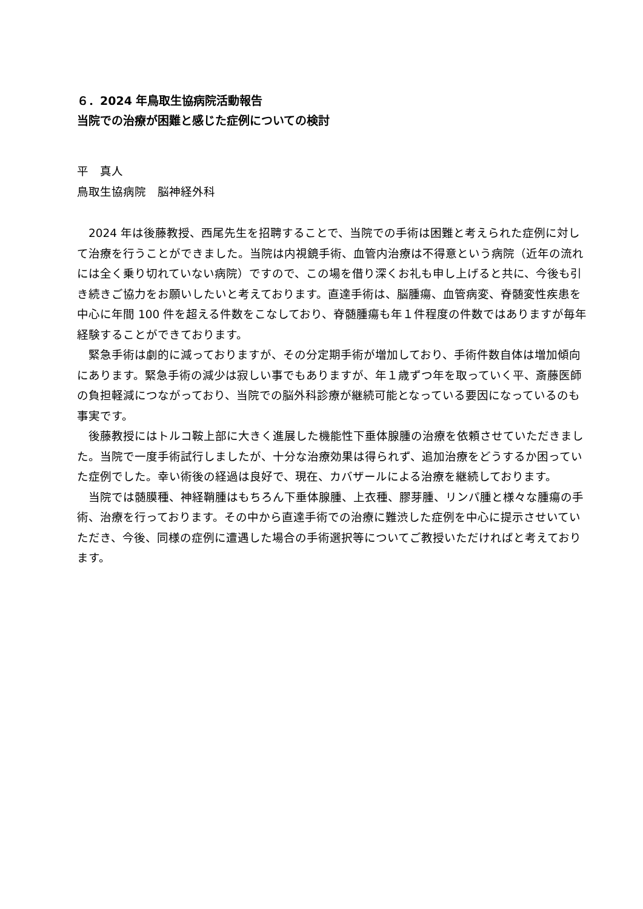６．2024 年鳥取生協病院活動報告
当院での治療が困難と感じた症例についての検討
平　真人
鳥取生協病院　脳神経外科
　2024 年は後藤教授、西尾先生を招聘することで、当院での手術は困難と考えられた症例に対して治療を行うことができました。当院は内視鏡手術、血管内治療は不得意という病院（近年の流れには全く乗り切れていない病院）ですので、この場を借り深くお礼も申し上げると共に、今後も引き続きご協力をお願いしたいと考えております。直達手術は、脳腫瘍、血管病変、脊髄変性疾患を中心に年間 100 件を超える件数をこなしており、脊髄腫瘍も年１件程度の件数ではありますが毎年経験することができております。
　緊急手術は劇的に減っておりますが、その分定期手術が増加しており、手術件数自体は増加傾向にあります。緊急手術の減少は寂しい事でもありますが、年１歳ずつ年を取っていく平、斎藤医師の負担軽減につながっており、当院での脳外科診療が継続可能となっている要因になっているのも事実です。
　後藤教授にはトルコ鞍上部に大きく進展した機能性下垂体腺腫の治療を依頼させていただきました。当院で一度手術試行しましたが、十分な治療効果は得られず、追加治療をどうするか困っていた症例でした。幸い術後の経過は良好で、現在、カバザールによる治療を継続しております。
　当院では髄膜種、神経鞘腫はもちろん下垂体腺腫、上衣種、膠芽腫、リンパ腫と様々な腫瘍の手術、治療を行っております。その中から直達手術での治療に難渋した症例を中心に提示させいていただき、今後、同様の症例に遭遇した場合の手術選択等についてご教授いただければと考えております。